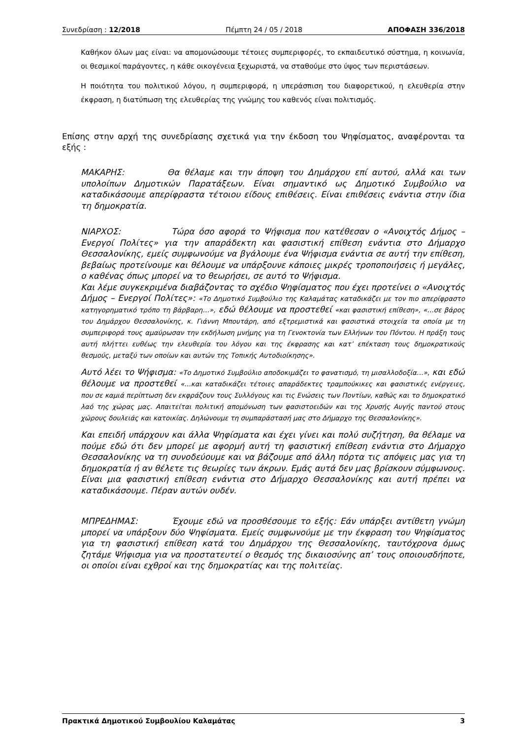Συνεδρίαση : 12/2018 Πέμπτη 24 / 05 / 2018 ΑΠΟΦΑΣΗ 336/2018
Καθήκον όλων μας είναι: να απομονώσουμε τέτοιες συμπεριφορές, το εκπαιδευτικό σύστημα, η κοινωνία, οι θεσμικοί παράγοντες, η κάθε οικογένεια ξεχωριστά, να σταθούμε στο ύψος των περιστάσεων.
Η ποιότητα του πολιτικού λόγου, η συμπεριφορά, η υπεράσπιση του διαφορετικού, η ελευθερία στην έκφραση, η διατύπωση της ελευθερίας της γνώμης του καθενός είναι πολιτισμός.
Επίσης στην αρχή της συνεδρίασης σχετικά για την έκδοση του Ψηφίσματος, αναφέρονται τα εξής :
ΜΑΚΑΡΗΣ: Θα θέλαμε και την άποψη του Δημάρχου επί αυτού, αλλά και των υπολοίπων Δημοτικών Παρατάξεων. Είναι σημαντικό ως Δημοτικό Συμβούλιο να καταδικάσουμε απερίφραστα τέτοιου είδους επιθέσεις. Είναι επιθέσεις ενάντια στην ίδια τη δημοκρατία.
ΝΙΑΡΧΟΣ: Τώρα όσο αφορά το Ψήφισμα που κατέθεσαν ο «Ανοιχτός Δήμος – Ενεργοί Πολίτες» για την απαράδεκτη και φασιστική επίθεση ενάντια στο Δήμαρχο Θεσσαλονίκης, εμείς συμφωνούμε να βγάλουμε ένα Ψήφισμα ενάντια σε αυτή την επίθεση, βεβαίως προτείνουμε και θέλουμε να υπάρξουνε κάποιες μικρές τροποποιήσεις ή μεγάλες, ο καθένας όπως μπορεί να το θεωρήσει, σε αυτό το Ψήφισμα.
Και λέμε συγκεκριμένα διαβάζοντας το σχέδιο Ψηφίσματος που έχει προτείνει ο «Ανοιχτός Δήμος – Ενεργοί Πολίτες»: «Το Δημοτικό Συμβούλιο της Καλαμάτας καταδικάζει με τον πιο απερίφραστο κατηγορηματικό τρόπο τη βάρβαρη…», εδώ θέλουμε να προστεθεί «και φασιστική επίθεση», «…σε βάρος του Δημάρχου Θεσσαλονίκης, κ. Γιάννη Μπουτάρη, από εξτρεμιστικά και φασιστικά στοιχεία τα οποία με τη συμπεριφορά τους αμαύρωσαν την εκδήλωση μνήμης για τη Γενοκτονία των Ελλήνων του Πόντου. Η πράξη τους αυτή πλήττει ευθέως την ελευθερία του λόγου και της έκφρασης και κατ’ επέκταση τους δημοκρατικούς θεσμούς, μεταξύ των οποίων και αυτών της Τοπικής Αυτοδιοίκησης».
Αυτό λέει το Ψήφισμα: «Το Δημοτικό Συμβούλιο αποδοκιμάζει το φανατισμό, τη μισαλλοδοξία…», και εδώ θέλουμε να προστεθεί «…και καταδικάζει τέτοιες απαράδεκτες τραμπούκικες και φασιστικές ενέργειες, που σε καμιά περίπτωση δεν εκφράζουν τους Συλλόγους και τις Ενώσεις των Ποντίων, καθώς και το δημοκρατικό λαό της χώρας μας. Απαιτείται πολιτική απομόνωση των φασιστοειδών και της Χρυσής Αυγής παντού στους χώρους δουλειάς και κατοικίας. Δηλώνουμε τη συμπαράστασή μας στο Δήμαρχο της Θεσσαλονίκης».
Και επειδή υπάρχουν και άλλα Ψηφίσματα και έχει γίνει και πολύ συζήτηση, θα θέλαμε να πούμε εδώ ότι δεν μπορεί με αφορμή αυτή τη φασιστική επίθεση ενάντια στο Δήμαρχο Θεσσαλονίκης να τη συνοδεύουμε και να βάζουμε από άλλη πόρτα τις απόψεις μας για τη δημοκρατία ή αν θέλετε τις θεωρίες των άκρων. Εμάς αυτά δεν μας βρίσκουν σύμφωνους. Είναι μια φασιστική επίθεση ενάντια στο Δήμαρχο Θεσσαλονίκης και αυτή πρέπει να καταδικάσουμε. Πέραν αυτών ουδέν.
ΜΠΡΕΔΗΜΑΣ: Έχουμε εδώ να προσθέσουμε το εξής: Εάν υπάρξει αντίθετη γνώμη μπορεί να υπάρξουν δύο Ψηφίσματα. Εμείς συμφωνούμε με την έκφραση του Ψηφίσματος για τη φασιστική επίθεση κατά του Δημάρχου της Θεσσαλονίκης, ταυτόχρονα όμως ζητάμε Ψήφισμα για να προστατευτεί ο θεσμός της δικαιοσύνης απ’ τους οποιουσδήποτε, οι οποίοι είναι εχθροί και της δημοκρατίας και της πολιτείας.
Πρακτικά Δημοτικού Συμβουλίου Καλαμάτας 3